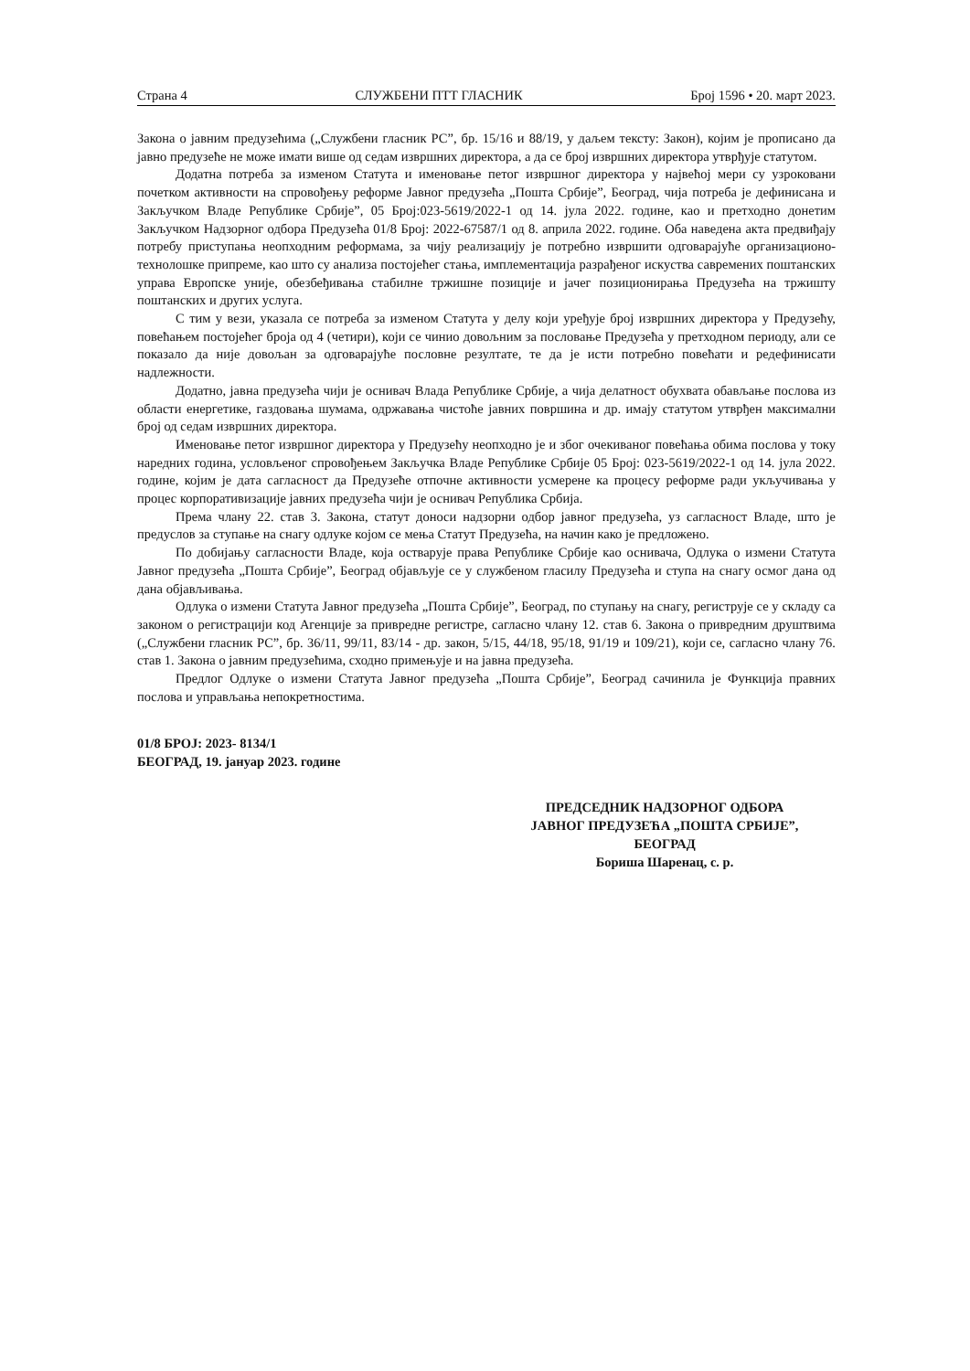Страна 4 СЛУЖБЕНИ ПТТ ГЛАСНИК Број 1596 • 20. март 2023.
Закона о јавним предузећима („Службени гласник РС”, бр. 15/16 и 88/19, у даљем тексту: Закон), којим је прописано да јавно предузеће не може имати више од седам извршних директора, а да се број извршних директора утврђује статутом.
Додатна потреба за изменом Статута и именовање петог извршног директора у највећој мери су узроковани почетком активности на спровођењу реформе Јавног предузећа „Пошта Србије”, Београд, чија потреба је дефинисана и Закључком Владе Републике Србије”, 05 Број:023-5619/2022-1 од 14. јула 2022. године, као и претходно донетим Закључком Надзорног одбора Предузећа 01/8 Број: 2022-67587/1 од 8. априла 2022. године. Оба наведена акта предвиђају потребу приступања неопходним реформама, за чију реализацију је потребно извршити одговарајуће организационо-технолошке припреме, као што су анализа постојећег стања, имплементација разрађеног искуства савремених поштанских управа Европске уније, обезбеђивања стабилне тржишне позиције и јачег позиционирања Предузећа на тржишту поштанских и других услуга.
С тим у вези, указала се потреба за изменом Статута у делу који уређује број извршних директора у Предузећу, повећањем постојећег броја од 4 (четири), који се чинио довољним за пословање Предузећа у претходном периоду, али се показало да није довољан за одговарајуће пословне резултате, те да је исти потребно повећати и редефинисати надлежности.
Додатно, јавна предузећа чији је оснивач Влада Републике Србије, а чија делатност обухвата обављање послова из области енергетике, газдовања шумама, одржавања чистоће јавних површина и др. имају статутом утврђен максимални број од седам извршних директора.
Именовање петог извршног директора у Предузећу неопходно је и због очекиваног повећања обима послова у току наредних година, условљеног спровођењем Закључка Владе Републике Србије 05 Број: 023-5619/2022-1 од 14. јула 2022. године, којим је дата сагласност да Предузеће отпочне активности усмерене ка процесу реформе ради укључивања у процес корпоративизације јавних предузећа чији је оснивач Република Србија.
Према члану 22. став 3. Закона, статут доноси надзорни одбор јавног предузећа, уз сагласност Владе, што је предуслов за ступање на снагу одлуке којом се мења Статут Предузећа, на начин како је предложено.
По добијању сагласности Владе, која остварује права Републике Србије као оснивача, Одлука о измени Статута Јавног предузећа „Пошта Србије”, Београд објављује се у службеном гласилу Предузећа и ступа на снагу осмог дана од дана објављивања.
Одлука о измени Статута Јавног предузећа „Пошта Србије”, Београд, по ступању на снагу, региструје се у складу са законом о регистрацији код Агенције за привредне регистре, сагласно члану 12. став 6. Закона о привредним друштвима („Службени гласник РС”, бр. 36/11, 99/11, 83/14 - др. закон, 5/15, 44/18, 95/18, 91/19 и 109/21), који се, сагласно члану 76. став 1. Закона о јавним предузећима, сходно примењује и на јавна предузећа.
Предлог Одлуке о измени Статута Јавног предузећа „Пошта Србије”, Београд сачинила је Функција правних послова и управљања непокретностима.
01/8 БРОЈ: 2023- 8134/1
БЕОГРАД, 19. јануар 2023. године
ПРЕДСЕДНИК НАДЗОРНОГ ОДБОРА
ЈАВНОГ ПРЕДУЗЕЋА „ПОШТА СРБИЈЕ”,
БЕОГРАД
Бориша Шаренац, с. р.